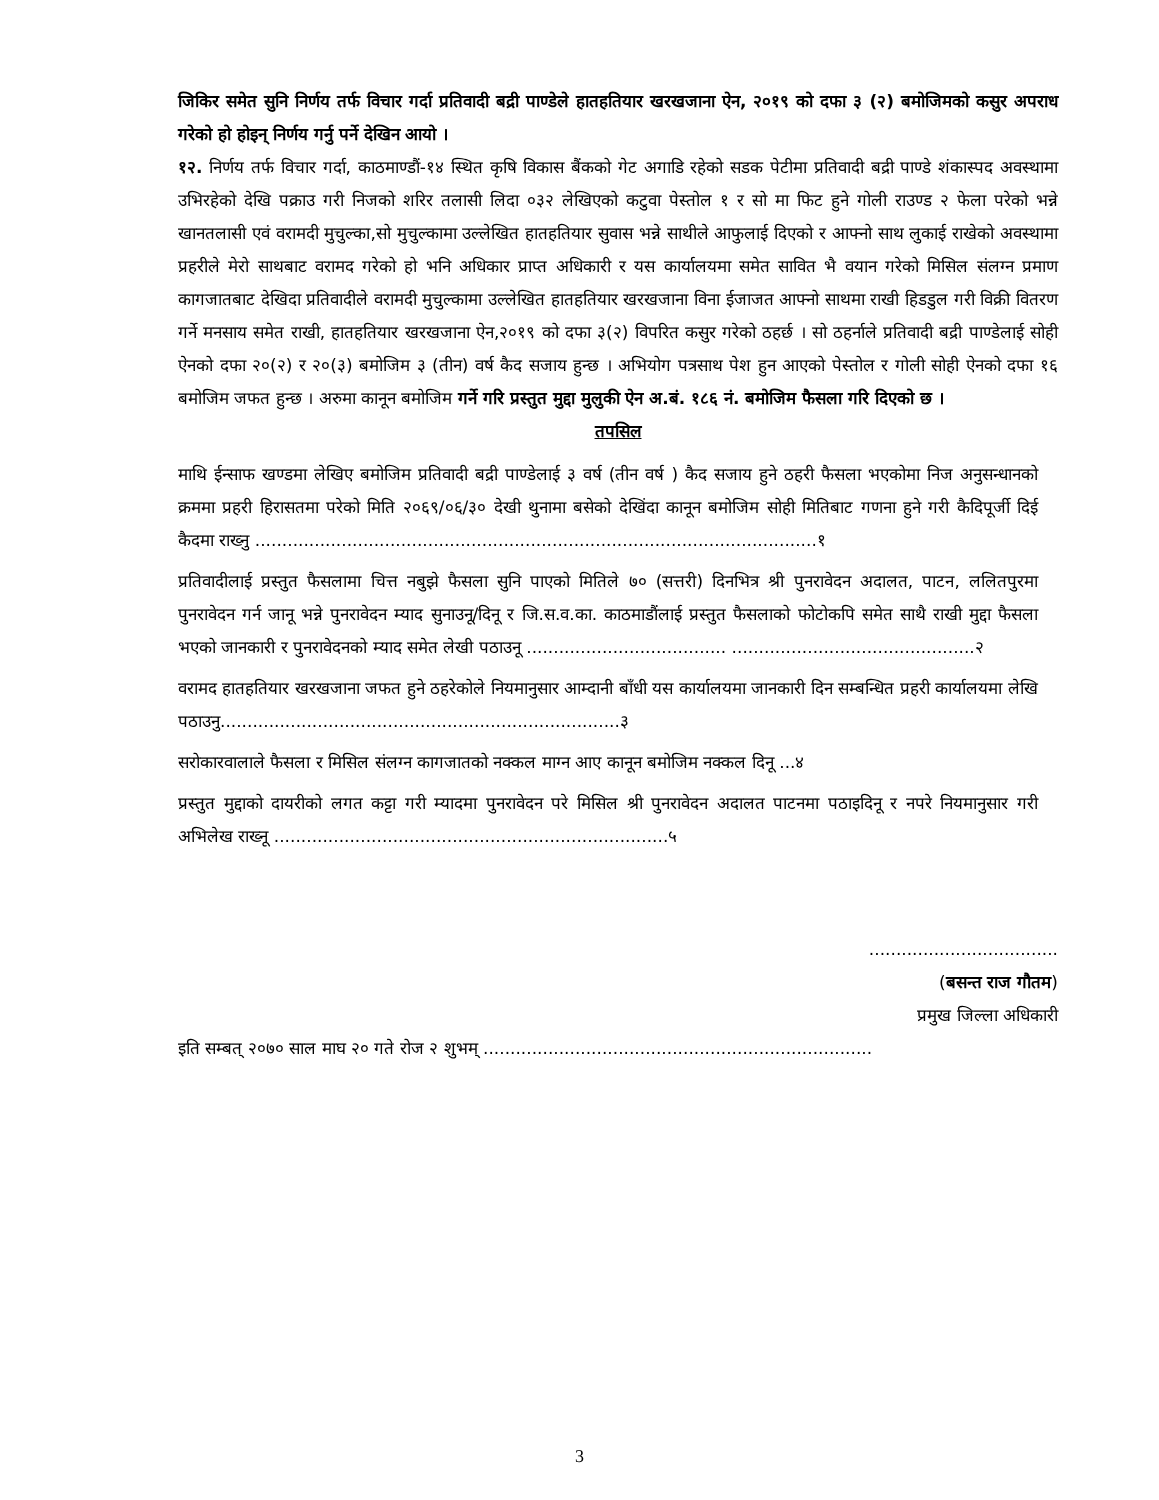जिकिर समेत सुनि निर्णय तर्फ विचार गर्दा प्रतिवादी बद्री पाण्डेले हातहतियार खरखजाना ऐन, २०१९ को दफा ३ (२) बमोजिमको कसुर अपराध गरेको हो होइन् निर्णय गर्नु पर्ने देखिन आयो ।
१२. निर्णय तर्फ विचार गर्दा, काठमाण्डौं-१४ स्थित कृषि विकास बैंकको गेट अगाडि रहेको सडक पेटीमा प्रतिवादी बद्री पाण्डे शंकास्पद अवस्थामा उभिरहेको देखि पक्राउ गरी निजको शरिर तलासी लिदा ०३२ लेखिएको कटुवा पेस्तोल १ र सो मा फिट हुने गोली राउण्ड २ फेला परेको भन्ने खानतलासी एवं वरामदी मुचुल्का,सो मुचुल्कामा उल्लेखित हातहतियार सुवास भन्ने साथीले आफुलाई दिएको र आफ्नो साथ लुकाई राखेको अवस्थामा प्रहरीले मेरो साथबाट वरामद गरेको हो भनि अधिकार प्राप्त अधिकारी र यस कार्यालयमा समेत सावित भै वयान गरेको मिसिल संलग्न प्रमाण कागजातबाट देखिदा प्रतिवादीले वरामदी मुचुल्कामा उल्लेखित हातहतियार खरखजाना विना ईजाजत आफ्नो साथमा राखी हिडडुल गरी विक्री वितरण गर्ने मनसाय समेत राखी, हातहतियार खरखजाना ऐन,२०१९ को दफा ३(२) विपरित कसुर गरेको ठहर्छ । सो ठहर्नाले प्रतिवादी बद्री पाण्डेलाई सोही ऐनको दफा २०(२) र २०(३) बमोजिम ३ (तीन) वर्ष कैद सजाय हुन्छ । अभियोग पत्रसाथ पेश हुन आएको पेस्तोल र गोली सोही ऐनको दफा १६ बमोजिम जफत हुन्छ । अरुमा कानून बमोजिम गर्ने गरि प्रस्तुत मुद्दा मुलुकी ऐन अ.बं. १८६ नं. बमोजिम फैसला गरि दिएको छ ।
तपसिल
माथि ईन्साफ खण्डमा लेखिए बमोजिम प्रतिवादी बद्री पाण्डेलाई ३ वर्ष (तीन वर्ष ) कैद सजाय हुने ठहरी फैसला भएकोमा निज अनुसन्धानको क्रममा प्रहरी हिरासतमा परेको मिति २०६९/०६/३० देखी थुनामा बसेको देखिंदा कानून बमोजिम सोही मितिबाट गणना हुने गरी कैदिपूर्जी दिई कैदमा राख्नु ........................................................................................................१
प्रतिवादीलाई प्रस्तुत फैसलामा चित्त नबुझे फैसला सुनि पाएको मितिले ७० (सत्तरी) दिनभित्र श्री पुनरावेदन अदालत, पाटन, ललितपुरमा पुनरावेदन गर्न जानू भन्ने पुनरावेदन म्याद सुनाउनू/दिनू र जि.स.व.का. काठमाडौंलाई प्रस्तुत फैसलाको फोटोकपि समेत साथै राखी मुद्दा फैसला भएको जानकारी र पुनरावेदनको म्याद समेत लेखी पठाउनू ..................................... .............................................२
वरामद हातहतियार खरखजाना जफत हुने ठहरेकोले नियमानुसार आम्दानी बाँधी यस कार्यालयमा जानकारी दिन सम्बन्धित प्रहरी कार्यालयमा लेखि पठाउनु..........................................................................३
सरोकारवालाले फैसला र मिसिल संलग्न कागजातको नक्कल माग्न आए कानून बमोजिम नक्कल दिनू ...४
प्रस्तुत मुद्दाको दायरीको लगत कट्टा गरी म्यादमा पुनरावेदन परे मिसिल श्री पुनरावेदन अदालत पाटनमा पठाइदिनू र नपरे नियमानुसार गरी अभिलेख राख्नू .........................................................................५
...................................
(बसन्त राज गौतम)
प्रमुख जिल्ला अधिकारी
इति सम्बत् २०७० साल माघ २० गते रोज २ शुभम् ........................................................................
3